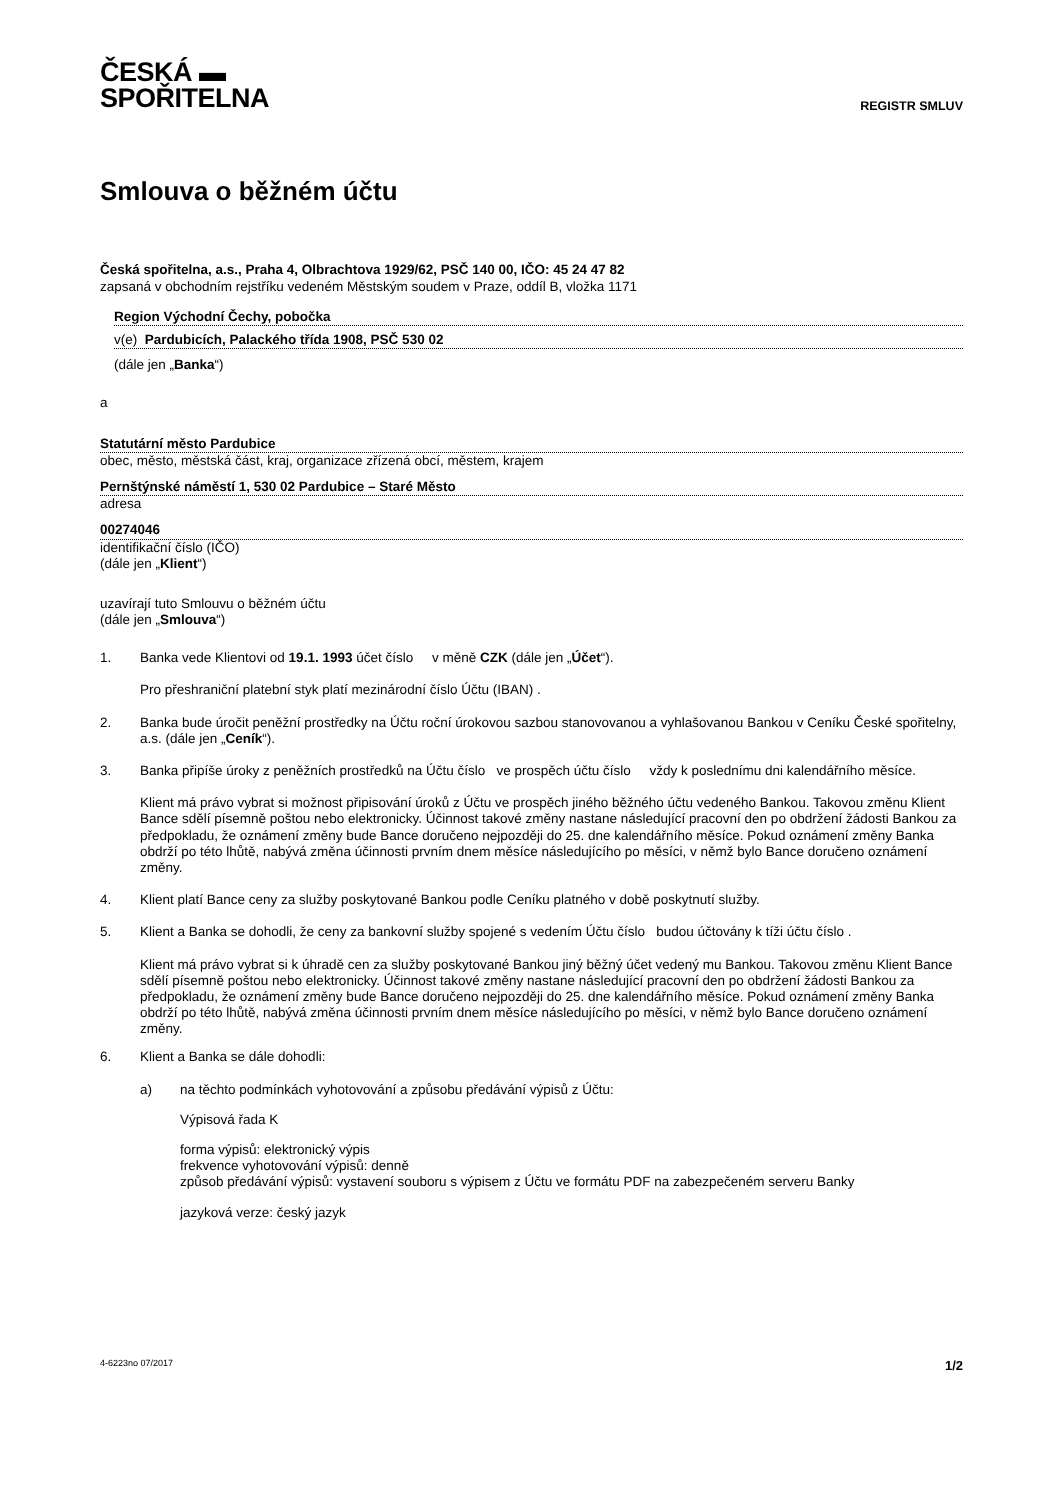ČESKÁ ▬
SPOŘITELNA
REGISTR SMLUV
Smlouva o běžném účtu
Česká spořitelna, a.s., Praha 4, Olbrachtova 1929/62, PSČ 140 00, IČO: 45 24 47 82
zapsaná v obchodním rejstříku vedeném Městským soudem v Praze, oddíl B, vložka 1171
Region Východní Čechy, pobočka
v(e) Pardubicích, Palackého třída 1908, PSČ 530 02
(dále jen „Banka“)
a
Statutární město Pardubice
obec, město, městská část, kraj, organizace zřízená obcí, městem, krajem
Pernštýnské náměstí 1, 530 02 Pardubice – Staré Město
adresa
00274046
identifikační číslo (IČO)
(dále jen „Klient“)
uzavírají tuto Smlouvu o běžném účtu
(dále jen „Smlouva“)
1. Banka vede Klientovi od 19.1. 1993 účet číslo v měně CZK (dále jen „Účet“).
Pro přeshraniční platební styk platí mezinárodní číslo Účtu (IBAN) .
2. Banka bude úročit peněžní prostředky na Účtu roční úrokovou sazbou stanovovanou a vyhlašovanou Bankou v Ceníku České spořitelny, a.s. (dále jen „Ceník“).
3. Banka připíše úroky z peněžních prostředků na Účtu číslo ve prospěch účtu číslo vždy k poslednímu dni kalendářního měsíce.
Klient má právo vybrat si možnost připisování úroků z Účtu ve prospěch jiného běžného účtu vedeného Bankou. Takovou změnu Klient Bance sdělí písemně poštou nebo elektronicky. Účinnost takové změny nastane následující pracovní den po obdržení žádosti Bankou za předpokladu, že oznámení změny bude Bance doručeno nejpozději do 25. dne kalendářního měsíce. Pokud oznámení změny Banka obdrží po této lhůtě, nabývá změna účinnosti prvním dnem měsíce následujícího po měsíci, v němž bylo Bance doručeno oznámení změny.
4. Klient platí Bance ceny za služby poskytované Bankou podle Ceníku platného v době poskytnutí služby.
5. Klient a Banka se dohodli, že ceny za bankovní služby spojené s vedením Účtu číslo budou účtovány k tíži účtu číslo .
Klient má právo vybrat si k úhradě cen za služby poskytované Bankou jiný běžný účet vedený mu Bankou. Takovou změnu Klient Bance sdělí písemně poštou nebo elektronicky. Účinnost takové změny nastane následující pracovní den po obdržení žádosti Bankou za předpokladu, že oznámení změny bude Bance doručeno nejpozději do 25. dne kalendářního měsíce. Pokud oznámení změny Banka obdrží po této lhůtě, nabývá změna účinnosti prvním dnem měsíce následujícího po měsíci, v němž bylo Bance doručeno oznámení změny.
6. Klient a Banka se dále dohodli:
a) na těchto podmínkách vyhotovování a způsobu předávání výpisů z Účtu:
Výpisová řada K
forma výpisů: elektronický výpis
frekvence vyhotovování výpisů: denně
způsob předávání výpisů: vystavení souboru s výpisem z Účtu ve formátu PDF na zabezpečeném serveru Banky
jazyková verze: český jazyk
4-6223no 07/2017 1/2